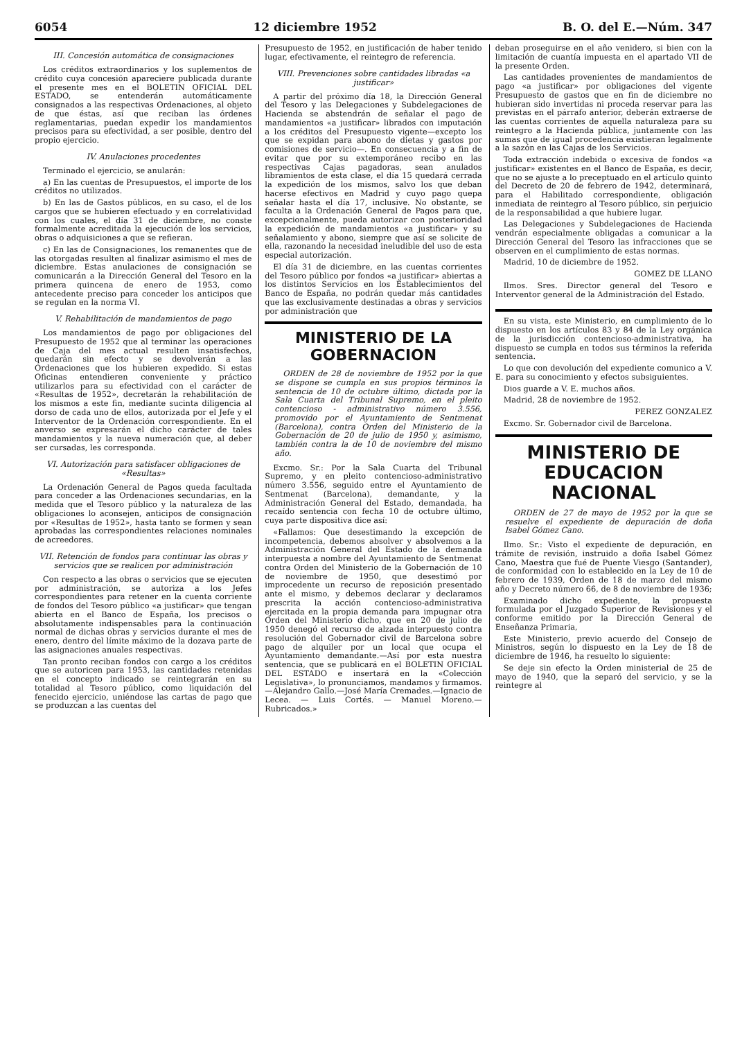6054 12 diciembre 1952 B. O. del E.—Núm. 347
III. Concesión automática de consignaciones
Los créditos extraordinarios y los suplementos de crédito cuya concesión apareciere publicada durante el presente mes en el BOLETIN OFICIAL DEL ESTADO, se entenderán automáticamente consignados a las respectivas Ordenaciones, al objeto de que éstas, así que reciban las órdenes reglamentarias, puedan expedir los mandamientos precisos para su efectividad, a ser posible, dentro del propio ejercicio.
IV. Anulaciones procedentes
Terminado el ejercicio, se anularán:
a) En las cuentas de Presupuestos, el importe de los créditos no utilizados.
b) En las de Gastos públicos, en su caso, el de los cargos que se hubieren efectuado y en correlatividad con los cuales, el día 31 de diciembre, no conste formalmente acreditada la ejecución de los servicios, obras o adquisiciones a que se refieran.
c) En las de Consignaciones, los remanentes que de las otorgadas resulten al finalizar asimismo el mes de diciembre. Estas anulaciones de consignación se comunicarán a la Dirección General del Tesoro en la primera quincena de enero de 1953, como antecedente preciso para conceder los anticipos que se regulan en la norma VI.
V. Rehabilitación de mandamientos de pago
Los mandamientos de pago por obligaciones del Presupuesto de 1952 que al terminar las operaciones de Caja del mes actual resulten insatisfechos, quedarán sin efecto y se devolverán a las Ordenaciones que los hubieren expedido. Si estas Oficinas entendieren conveniente y práctico utilizarlos para su efectividad con el carácter de «Resultas de 1952», decretarán la rehabilitación de los mismos a este fin, mediante sucinta diligencia al dorso de cada uno de ellos, autorizada por el Jefe y el Interventor de la Ordenación correspondiente. En el anverso se expresarán el dicho carácter de tales mandamientos y la nueva numeración que, al deber ser cursadas, les corresponda.
VI. Autorización para satisfacer obligaciones de «Resultas»
La Ordenación General de Pagos queda facultada para conceder a las Ordenaciones secundarias, en la medida que el Tesoro público y la naturaleza de las obligaciones lo aconsejen, anticipos de consignación por «Resultas de 1952», hasta tanto se formen y sean aprobadas las correspondientes relaciones nominales de acreedores.
VII. Retención de fondos para continuar las obras y servicios que se realicen por administración
Con respecto a las obras o servicios que se ejecuten por administración, se autoriza a los Jefes correspondientes para retener en la cuenta corriente de fondos del Tesoro público «a justificar» que tengan abierta en el Banco de España, los precisos o absolutamente indispensables para la continuación normal de dichas obras y servicios durante el mes de enero, dentro del límite máximo de la dozava parte de las asignaciones anuales respectivas.
Tan pronto reciban fondos con cargo a los créditos que se autoricen para 1953, las cantidades retenidas en el concepto indicado se reintegrarán en su totalidad al Tesoro público, como liquidación del fenecido ejercicio, uniéndose las cartas de pago que se produzcan a las cuentas del
Presupuesto de 1952, en justificación de haber tenido lugar, efectivamente, el reintegro de referencia.
VIII. Prevenciones sobre cantidades libradas «a justificar»
A partir del próximo día 18, la Dirección General del Tesoro y las Delegaciones y Subdelegaciones de Hacienda se abstendrán de señalar el pago de mandamientos «a justificar» librados con imputación a los créditos del Presupuesto vigente—excepto los que se expidan para abono de dietas y gastos por comisiones de servicio—. En consecuencia y a fin de evitar que por su extemporáneo recibo en las respectivas Cajas pagadoras, sean anulados libramientos de esta clase, el día 15 quedará cerrada la expedición de los mismos, salvo los que deban hacerse efectivos en Madrid y cuyo pago quepa señalar hasta el día 17, inclusive. No obstante, se faculta a la Ordenación General de Pagos para que, excepcionalmente, pueda autorizar con posterioridad la expedición de mandamientos «a justificar» y su señalamiento y abono, siempre que así se solicite de ella, razonando la necesidad ineludible del uso de esta especial autorización.
El día 31 de diciembre, en las cuentas corrientes del Tesoro público por fondos «a justificar» abiertas a los distintos Servicios en los Establecimientos del Banco de España, no podrán quedar más cantidades que las exclusivamente destinadas a obras y servicios por administración que
MINISTERIO DE LA GOBERNACION
ORDEN de 28 de noviembre de 1952 por la que se dispone se cumpla en sus propios términos la sentencia de 10 de octubre último, dictada por la Sala Cuarta del Tribunal Supremo, en el pleito contencioso - administrativo número 3.556, promovido por el Ayuntamiento de Sentmenat (Barcelona), contra Orden del Ministerio de la Gobernación de 20 de julio de 1950 y, asimismo, también contra la de 10 de noviembre del mismo año.
Excmo. Sr.: Por la Sala Cuarta del Tribunal Supremo, y en pleito contencioso-administrativo número 3.556, seguido entre el Ayuntamiento de Sentmenat (Barcelona), demandante, y la Administración General del Estado, demandada, ha recaído sentencia con fecha 10 de octubre último, cuya parte dispositiva dice así:
«Fallamos: Que desestimando la excepción de incompetencia, debemos absolver y absolvemos a la Administración General del Estado de la demanda interpuesta a nombre del Ayuntamiento de Sentmenat contra Orden del Ministerio de la Gobernación de 10 de noviembre de 1950, que desestimó por improcedente un recurso de reposición presentado ante el mismo, y debemos declarar y declaramos prescrita la acción contencioso-administrativa ejercitada en la propia demanda para impugnar otra Orden del Ministerio dicho, que en 20 de julio de 1950 denegó el recurso de alzada interpuesto contra resolución del Gobernador civil de Barcelona sobre pago de alquiler por un local que ocupa el Ayuntamiento demandante.—Así por esta nuestra sentencia, que se publicará en el BOLETIN OFICIAL DEL ESTADO e insertará en la «Colección Legislativa», lo pronunciamos, mandamos y firmamos.—Alejandro Gallo.—José María Cremades.—Ignacio de Lecea. — Luis Cortés. — Manuel Moreno.— Rubricados.»
deban proseguirse en el año venidero, si bien con la limitación de cuantía impuesta en el apartado VII de la presente Orden.
Las cantidades provenientes de mandamientos de pago «a justificar» por obligaciones del vigente Presupuesto de gastos que en fin de diciembre no hubieran sido invertidas ni proceda reservar para las previstas en el párrafo anterior, deberán extraerse de las cuentas corrientes de aquella naturaleza para su reintegro a la Hacienda pública, juntamente con las sumas que de igual procedencia existieran legalmente a la sazón en las Cajas de los Servicios.
Toda extracción indebida o excesiva de fondos «a justificar» existentes en el Banco de España, es decir, que no se ajuste a lo preceptuado en el artículo quinto del Decreto de 20 de febrero de 1942, determinará, para el Habilitado correspondiente, obligación inmediata de reintegro al Tesoro público, sin perjuicio de la responsabilidad a que hubiere lugar.
Las Delegaciones y Subdelegaciones de Hacienda vendrán especialmente obligadas a comunicar a la Dirección General del Tesoro las infracciones que se observen en el cumplimiento de estas normas.
Madrid, 10 de diciembre de 1952.
GOMEZ DE LLANO
Ilmos. Sres. Director general del Tesoro e Interventor general de la Administración del Estado.
En su vista, este Ministerio, en cumplimiento de lo dispuesto en los artículos 83 y 84 de la Ley orgánica de la jurisdicción contencioso-administrativa, ha dispuesto se cumpla en todos sus términos la referida sentencia.
Lo que con devolución del expediente comunico a V. E. para su conocimiento y efectos subsiguientes.
Dios guarde a V. E. muchos años.
Madrid, 28 de noviembre de 1952.
PEREZ GONZALEZ
Excmo. Sr. Gobernador civil de Barcelona.
MINISTERIO DE EDUCACION NACIONAL
ORDEN de 27 de mayo de 1952 por la que se resuelve el expediente de depuración de doña Isabel Gómez Cano.
Ilmo. Sr.: Visto el expediente de depuración, en trámite de revisión, instruido a doña Isabel Gómez Cano, Maestra que fué de Puente Viesgo (Santander), de conformidad con lo establecido en la Ley de 10 de febrero de 1939, Orden de 18 de marzo del mismo año y Decreto número 66, de 8 de noviembre de 1936;
Examinado dicho expediente, la propuesta formulada por el Juzgado Superior de Revisiones y el conforme emitido por la Dirección General de Enseñanza Primaria,
Este Ministerio, previo acuerdo del Consejo de Ministros, según lo dispuesto en la Ley de 18 de diciembre de 1946, ha resuelto lo siguiente:
Se deje sin efecto la Orden ministerial de 25 de mayo de 1940, que la separó del servicio, y se la reintegre al